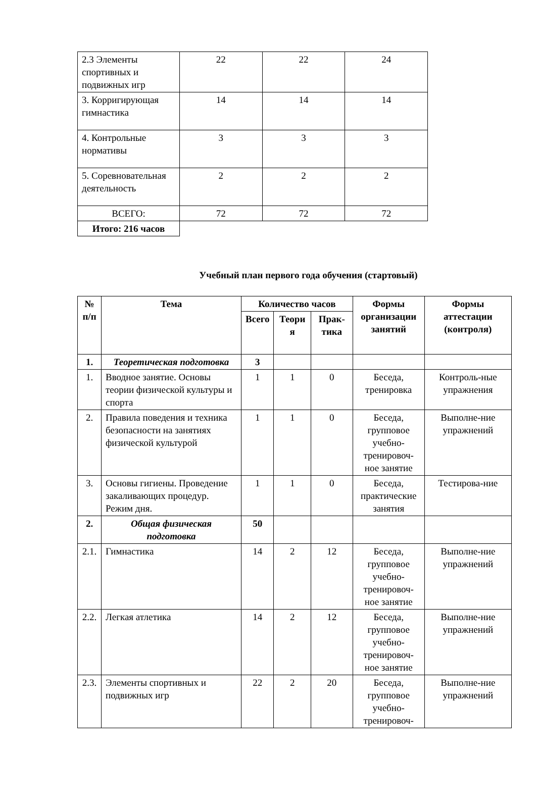| 2.3 Элементы спортивных и подвижных игр | 22 | 22 | 24 |
| 3. Корригирующая гимнастика | 14 | 14 | 14 |
| 4. Контрольные нормативы | 3 | 3 | 3 |
| 5. Соревновательная деятельность | 2 | 2 | 2 |
| ВСЕГО: | 72 | 72 | 72 |
| Итого: 216 часов | | | |
Учебный план первого года обучения (стартовый)
| № п/п | Тема | Количество часов | | | Формы организации занятий | Формы аттестации (контроля) |
| --- | --- | --- | --- | --- | --- | --- |
| | | Всего | Теори я | Прак-тика | | |
| 1. | Теоретическая подготовка | 3 | | | | |
| 1. | Вводное занятие. Основы теории физической культуры и спорта | 1 | 1 | 0 | Беседа, тренировка | Контроль-ные упражнения |
| 2. | Правила поведения и техника безопасности на занятиях физической культурой | 1 | 1 | 0 | Беседа, групповое учебно-тренировоч-ное занятие | Выполне-ние упражнений |
| 3. | Основы гигиены. Проведение закаливающих процедур. Режим дня. | 1 | 1 | 0 | Беседа, практические занятия | Тестирова-ние |
| 2. | Общая физическая подготовка | 50 | | | | |
| 2.1. | Гимнастика | 14 | 2 | 12 | Беседа, групповое учебно-тренировоч-ное занятие | Выполне-ние упражнений |
| 2.2. | Легкая атлетика | 14 | 2 | 12 | Беседа, групповое учебно-тренировоч-ное занятие | Выполне-ние упражнений |
| 2.3. | Элементы спортивных и подвижных игр | 22 | 2 | 20 | Беседа, групповое учебно-тренировоч- | Выполне-ние упражнений |